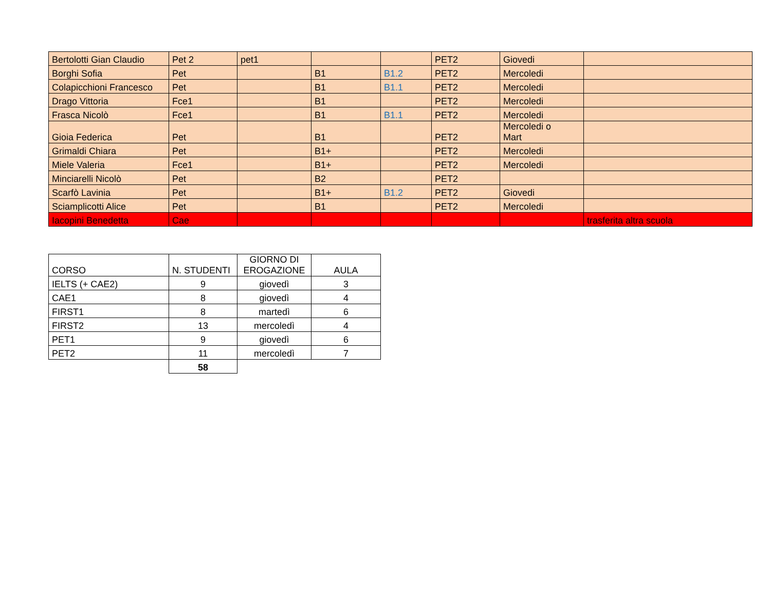| Bertolotti Gian Claudio | Pet 2 | pet1 | | | PET2 | Giovedi | |
| Borghi Sofia | Pet | | B1 | B1.2 | PET2 | Mercoledi | |
| Colapicchioni Francesco | Pet | | B1 | B1.1 | PET2 | Mercoledi | |
| Drago Vittoria | Fce1 | | B1 | | PET2 | Mercoledi | |
| Frasca Nicolò | Fce1 | | B1 | B1.1 | PET2 | Mercoledi | |
| Gioia Federica | Pet | | B1 | | PET2 | Mercoledi o Mart | |
| Grimaldi Chiara | Pet | | B1+ | | PET2 | Mercoledi | |
| Miele Valeria | Fce1 | | B1+ | | PET2 | Mercoledi | |
| Minciarelli Nicolò | Pet | | B2 | | PET2 | | |
| Scarfò Lavinia | Pet | | B1+ | B1.2 | PET2 | Giovedi | |
| Sciamplicotti Alice | Pet | | B1 | | PET2 | Mercoledi | |
| Iacopini Benedetta | Cae | | | | | | trasferita altra scuola |
| CORSO | N. STUDENTI | GIORNO DI EROGAZIONE | AULA |
| IELTS (+ CAE2) | 9 | giovedì | 3 |
| CAE1 | 8 | giovedì | 4 |
| FIRST1 | 8 | martedì | 6 |
| FIRST2 | 13 | mercoledì | 4 |
| PET1 | 9 | giovedì | 6 |
| PET2 | 11 | mercoledì | 7 |
| | 58 | | |